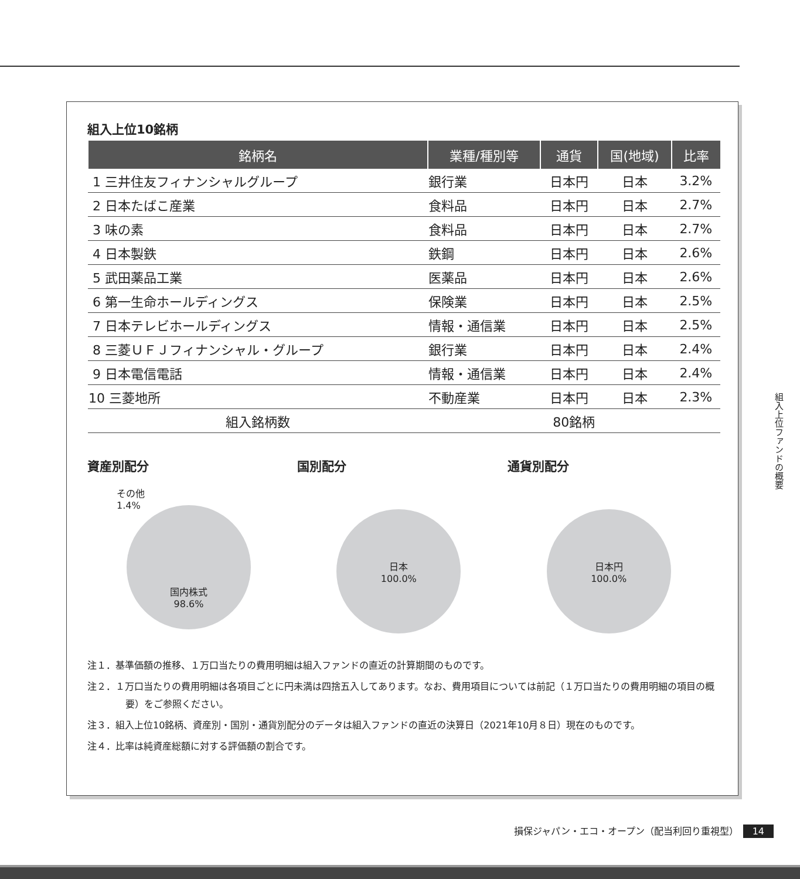組入上位10銘柄
| 銘柄名 | 業種/種別等 | 通貨 | 国(地域) | 比率 |
| --- | --- | --- | --- | --- |
| 1 三井住友フィナンシャルグループ | 銀行業 | 日本円 | 日本 | 3.2% |
| 2 日本たばこ産業 | 食料品 | 日本円 | 日本 | 2.7% |
| 3 味の素 | 食料品 | 日本円 | 日本 | 2.7% |
| 4 日本製鉄 | 鉄鋼 | 日本円 | 日本 | 2.6% |
| 5 武田薬品工業 | 医薬品 | 日本円 | 日本 | 2.6% |
| 6 第一生命ホールディングス | 保険業 | 日本円 | 日本 | 2.5% |
| 7 日本テレビホールディングス | 情報・通信業 | 日本円 | 日本 | 2.5% |
| 8 三菱ＵＦＪフィナンシャル・グループ | 銀行業 | 日本円 | 日本 | 2.4% |
| 9 日本電信電話 | 情報・通信業 | 日本円 | 日本 | 2.4% |
| 10 三菱地所 | 不動産業 | 日本円 | 日本 | 2.3% |
| 組入銘柄数 | 80銘柄 | | | |
資産別配分
その他
1.4%
国内株式
98.6%
国別配分
日本
100.0%
通貨別配分
日本円
100.0%
注１．基準価額の推移、１万口当たりの費用明細は組入ファンドの直近の計算期間のものです。
注２．１万口当たりの費用明細は各項目ごとに円未満は四捨五入してあります。なお、費用項目については前記（１万口当たりの費用明細の項目の概要）をご参照ください。
注３．組入上位10銘柄、資産別・国別・通貨別配分のデータは組入ファンドの直近の決算日（2021年10月８日）現在のものです。
注４．比率は純資産総額に対する評価額の割合です。
組入上位ファンドの概要
損保ジャパン・エコ・オープン（配当利回り重視型） 14